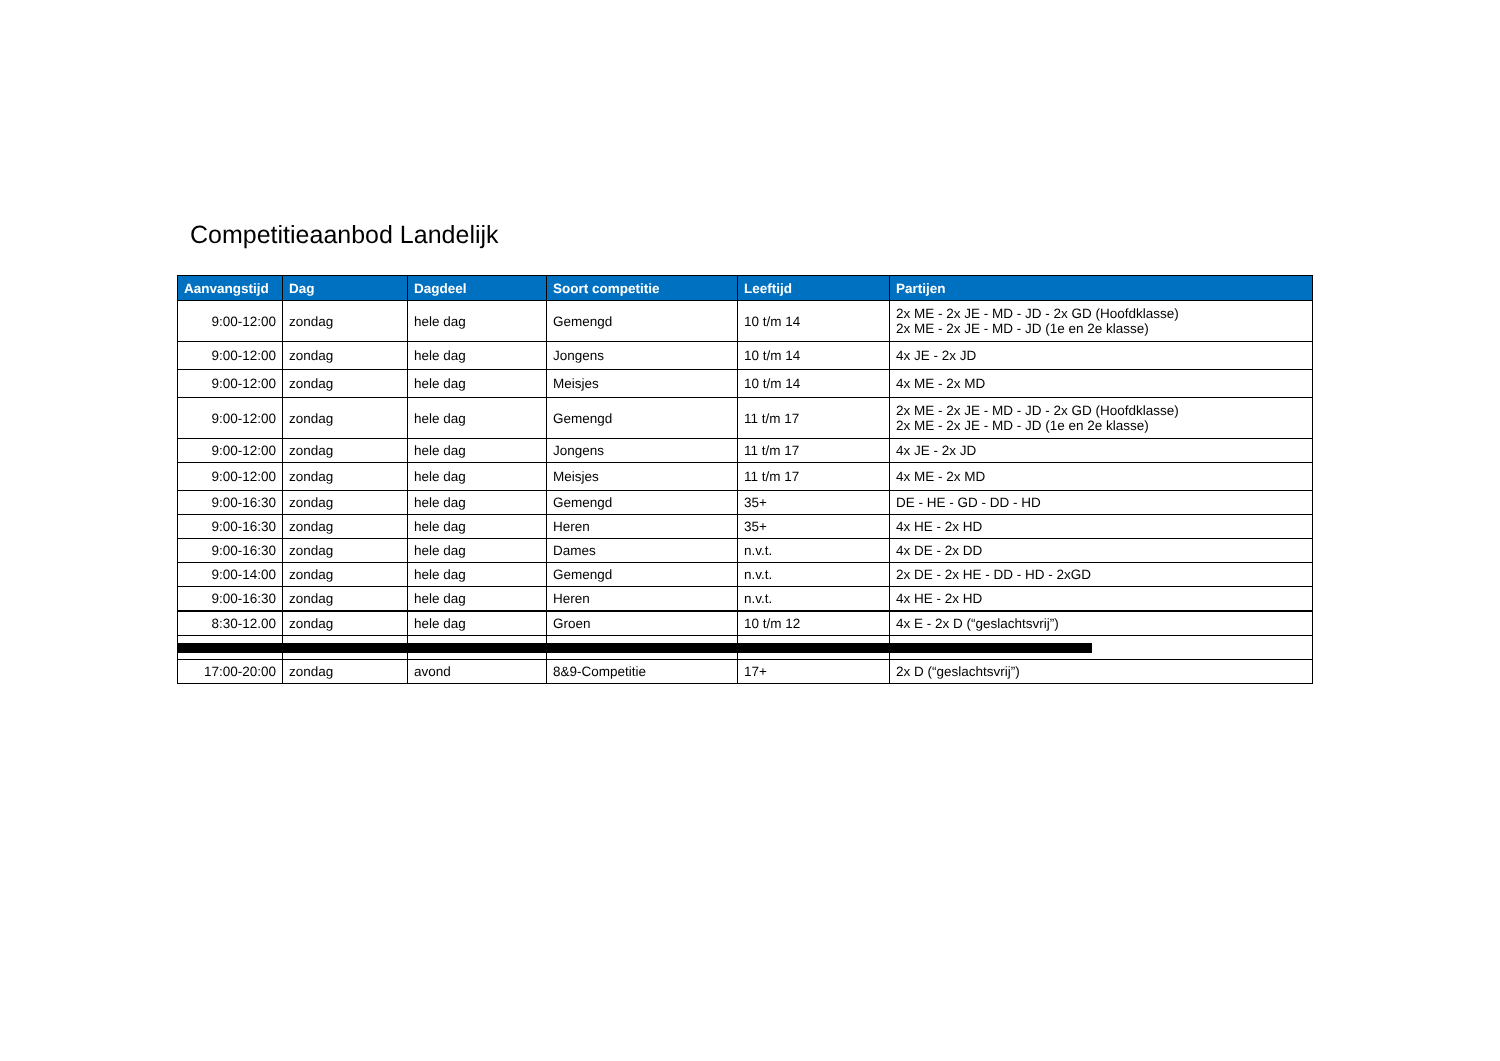Competitieaanbod Landelijk
| Aanvangstijd | Dag | Dagdeel | Soort competitie | Leeftijd | Partijen |
| --- | --- | --- | --- | --- | --- |
| 9:00-12:00 | zondag | hele dag | Gemengd | 10 t/m 14 | 2x ME - 2x JE - MD - JD - 2x GD (Hoofdklasse) 2x ME - 2x JE - MD - JD (1e en 2e klasse) |
| 9:00-12:00 | zondag | hele dag | Jongens | 10 t/m 14 | 4x JE - 2x JD |
| 9:00-12:00 | zondag | hele dag | Meisjes | 10 t/m 14 | 4x ME - 2x MD |
| 9:00-12:00 | zondag | hele dag | Gemengd | 11 t/m 17 | 2x ME - 2x JE - MD - JD - 2x GD (Hoofdklasse) 2x ME - 2x JE - MD - JD (1e en 2e klasse) |
| 9:00-12:00 | zondag | hele dag | Jongens | 11 t/m 17 | 4x JE - 2x JD |
| 9:00-12:00 | zondag | hele dag | Meisjes | 11 t/m 17 | 4x ME - 2x MD |
| 9:00-16:30 | zondag | hele dag | Gemengd | 35+ | DE - HE - GD - DD - HD |
| 9:00-16:30 | zondag | hele dag | Heren | 35+ | 4x HE - 2x HD |
| 9:00-16:30 | zondag | hele dag | Dames | n.v.t. | 4x DE - 2x DD |
| 9:00-14:00 | zondag | hele dag | Gemengd | n.v.t. | 2x DE - 2x HE - DD - HD - 2xGD |
| 9:00-16:30 | zondag | hele dag | Heren | n.v.t. | 4x HE - 2x HD |
| 8:30-12.00 | zondag | hele dag | Groen | 10 t/m 12 | 4x E - 2x D (“geslachtsvrij”) |
| 17:00-20:00 | zondag | avond | 8&9-Competitie | 17+ | 2x D (“geslachtsvrij”) |